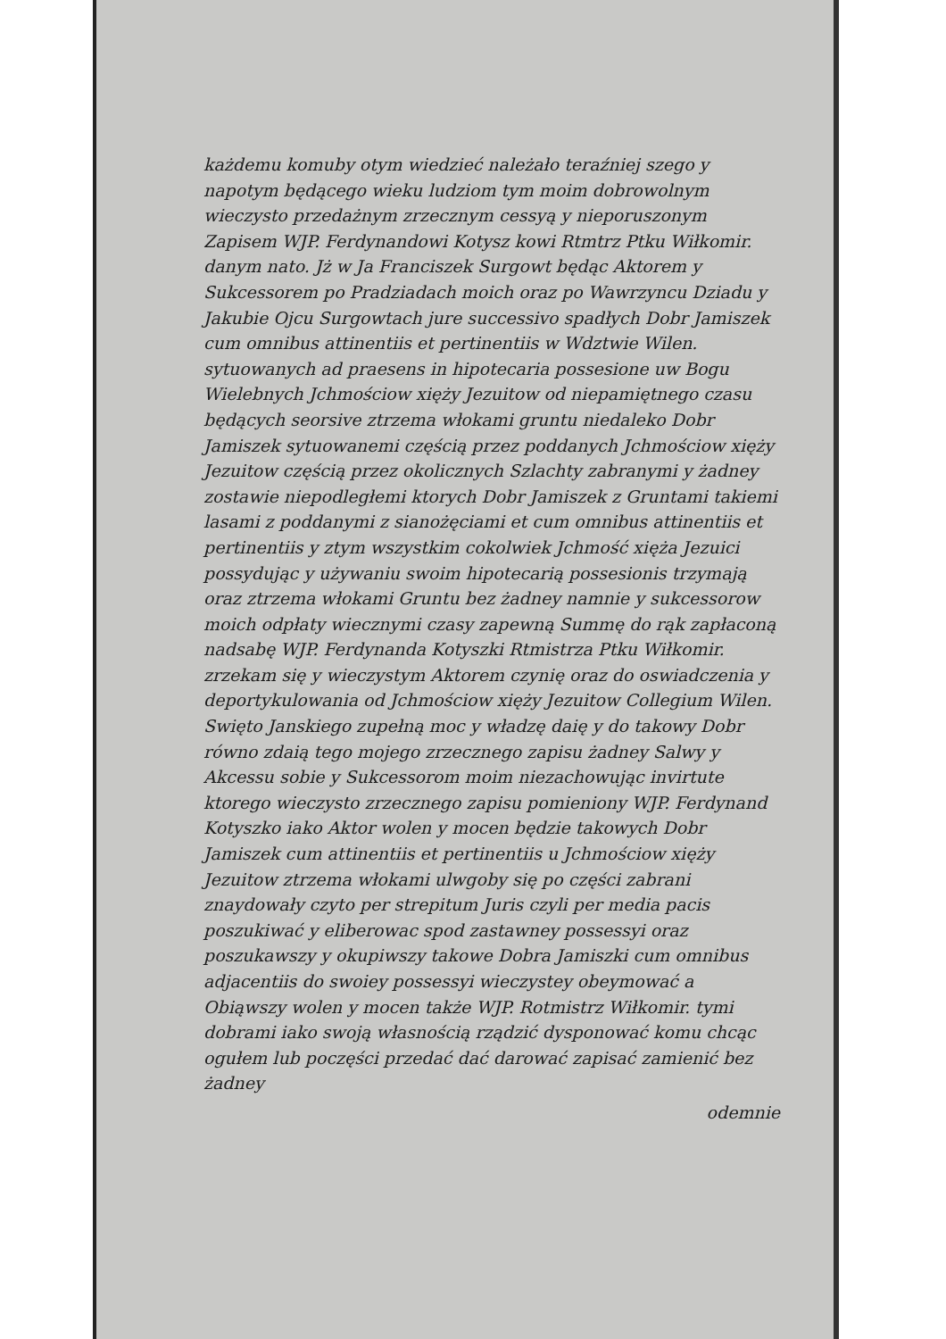każdemu komuby otym wiedzieć należało teraźniej szego y napotym będącego wieku ludziom tym moim dobrowolnym wieczysto przedażnym zrzecznym cessyą y nieporuszonym Zapisem WJP. Ferdynandowi Kotysz kowi Rtmtrz Ptku Wiłkomir. danym nato. Jż w Ja Franciszek Surgowt będąc Aktorem y Sukcessorem po Pradziadach moich oraz po Wawrzyncu Dziadu y Jakubie Ojcu Surgowtach jure successivo spadłych Dobr Jamiszek cum omnibus attinentiis et pertinentiis w Wdztwie Wilen. sytuowanych ad praesens in hipotecaria possesione uw Bogu Wielebnych Jchmościow xięży Jezuitow od niepamiętnego czasu będących seorsive ztrzema włokami gruntu niedaleko Dobr Jamiszek sytuowanemi częścią przez poddanych Jchmościow xięży Jezuitow częścią przez okolicznych Szlachty zabranymi y żadney zostawie niepodległemi ktorych Dobr Jamiszek z Gruntami takiemi lasami z poddanymi z sianożęciami et cum omnibus attinentiis et pertinentiis y ztym wszystkim cokolwiek Jchmość xięża Jezuici possydując y używaniu swoim hipotecarią possesionis trzymają oraz ztrzema włokami Gruntu bez żadney namnie y sukcessorow moich odpłaty wiecznymi czasy zapewną Summę do rąk zapłaconą nadsabę WJP. Ferdynanda Kotyszki Rtmistrza Ptku Wiłkomir. zrzekam się y wieczystym Aktorem czynię oraz do oswiadczenia y deportykulowania od Jchmościow xięży Jezuitow Collegium Wilen. Swięto Janskiego zupełną moc y władzę daię y do takowy Dobr równo zdaią tego mojego zrzecznego zapisu żadney Salwy y Akcessu sobie y Sukcessorom moim niezachowując invirtute ktorego wieczysto zrzecznego zapisu pomieniony WJP. Ferdynand Kotyszko iako Aktor wolen y mocen będzie takowych Dobr Jamiszek cum attinentiis et pertinentiis u Jchmościow xięży Jezuitow ztrzema włokami ulwgoby się po części zabrani znaydowały czyto per strepitum Juris czyli per media pacis poszukiwać y eliberowac spod zastawney possessyi oraz poszukawszy y okupiwszy takowe Dobra Jamiszki cum omnibus adjacentiis do swoiey possessyi wieczystey obeymować a Obiąwszy wolen y mocen także WJP. Rotmistrz Wiłkomir. tymi dobrami iako swoją własnością rządzić dysponować komu chcąc ogułem lub poczęści przedać dać darować zapisać zamienić bez żadney
odemnie